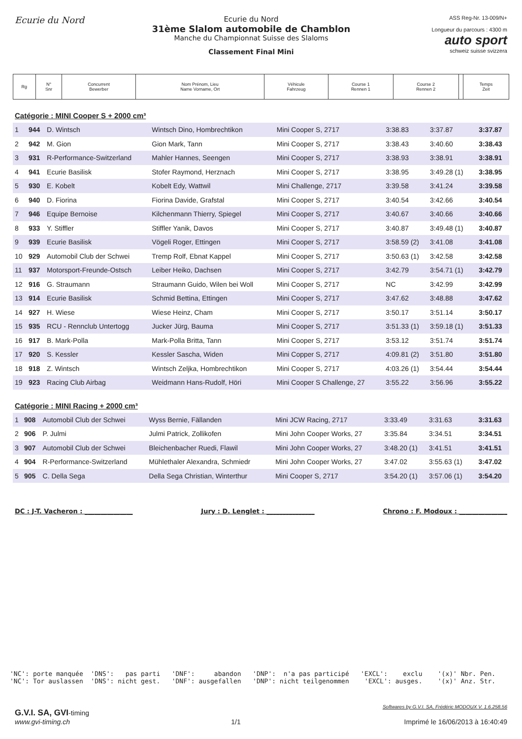Ecurie du Nord
Ecurie du Nord
31ème Slalom automobile de Chamblon
Manche du Championnat Suisse des Slaloms
Classement Final Mini
ASS Reg-Nr. 13-009/N+
Longueur du parcours : 4300 m
auto sport
schweiz suisse svizzera
| Rg | N° Snr | Concurrent Bewerber | Nom Prénom, Lieu Name Vorname, Ort | Véhicule Fahrzeug | Course 1 Rennen 1 | Course 2 Rennen 2 | | Temps Zeit |
Catégorie : MINI Cooper S + 2000 cm³
| 1 | 944 | D. Wintsch | Wintsch Dino, Hombrechtikon | Mini Cooper S, 2717 | 3:38.83 | 3:37.87 | | 3:37.87 |
| 2 | 942 | M. Gion | Gion Mark, Tann | Mini Cooper S, 2717 | 3:38.43 | 3:40.60 | | 3:38.43 |
| 3 | 931 | R-Performance-Switzerland | Mahler Hannes, Seengen | Mini Cooper S, 2717 | 3:38.93 | 3:38.91 | | 3:38.91 |
| 4 | 941 | Ecurie Basilisk | Stofer Raymond, Herznach | Mini Cooper S, 2717 | 3:38.95 | 3:49.28 (1) | | 3:38.95 |
| 5 | 930 | E. Kobelt | Kobelt Edy, Wattwil | Mini Challenge, 2717 | 3:39.58 | 3:41.24 | | 3:39.58 |
| 6 | 940 | D. Fiorina | Fiorina Davide, Grafstal | Mini Cooper S, 2717 | 3:40.54 | 3:42.66 | | 3:40.54 |
| 7 | 946 | Equipe Bernoise | Kilchenmann Thierry, Spiegel | Mini Cooper S, 2717 | 3:40.67 | 3:40.66 | | 3:40.66 |
| 8 | 933 | Y. Stiffler | Stiffler Yanik, Davos | Mini Cooper S, 2717 | 3:40.87 | 3:49.48 (1) | | 3:40.87 |
| 9 | 939 | Ecurie Basilisk | Vögeli Roger, Ettingen | Mini Cooper S, 2717 | 3:58.59 (2) | 3:41.08 | | 3:41.08 |
| 10 | 929 | Automobil Club der Schwei | Tremp Rolf, Ebnat Kappel | Mini Cooper S, 2717 | 3:50.63 (1) | 3:42.58 | | 3:42.58 |
| 11 | 937 | Motorsport-Freunde-Ostsch | Leiber Heiko, Dachsen | Mini Cooper S, 2717 | 3:42.79 | 3:54.71 (1) | | 3:42.79 |
| 12 | 916 | G. Straumann | Straumann Guido, Wilen bei Woll | Mini Cooper S, 2717 | NC | 3:42.99 | | 3:42.99 |
| 13 | 914 | Ecurie Basilisk | Schmid Bettina, Ettingen | Mini Cooper S, 2717 | 3:47.62 | 3:48.88 | | 3:47.62 |
| 14 | 927 | H. Wiese | Wiese Heinz, Cham | Mini Cooper S, 2717 | 3:50.17 | 3:51.14 | | 3:50.17 |
| 15 | 935 | RCU - Rennclub Untertogg | Jucker Jürg, Bauma | Mini Cooper S, 2717 | 3:51.33 (1) | 3:59.18 (1) | | 3:51.33 |
| 16 | 917 | B. Mark-Polla | Mark-Polla Britta, Tann | Mini Cooper S, 2717 | 3:53.12 | 3:51.74 | | 3:51.74 |
| 17 | 920 | S. Kessler | Kessler Sascha, Widen | Mini Copper S, 2717 | 4:09.81 (2) | 3:51.80 | | 3:51.80 |
| 18 | 918 | Z. Wintsch | Wintsch Zeljka, Hombrechtikon | Mini Cooper S, 2717 | 4:03.26 (1) | 3:54.44 | | 3:54.44 |
| 19 | 923 | Racing Club Airbag | Weidmann Hans-Rudolf, Höri | Mini Cooper S Challenge, 27 | 3:55.22 | 3:56.96 | | 3:55.22 |
Catégorie : MINI Racing + 2000 cm³
| 1 | 908 | Automobil Club der Schwei | Wyss Bernie, Fällanden | Mini JCW Racing, 2717 | 3:33.49 | 3:31.63 | | 3:31.63 |
| 2 | 906 | P. Julmi | Julmi Patrick, Zollikofen | Mini John Cooper Works, 27 | 3:35.84 | 3:34.51 | | 3:34.51 |
| 3 | 907 | Automobil Club der Schwei | Bleichenbacher Ruedi, Flawil | Mini John Cooper Works, 27 | 3:48.20 (1) | 3:41.51 | | 3:41.51 |
| 4 | 904 | R-Performance-Switzerland | Mühlethaler Alexandra, Schmiedr | Mini John Cooper Works, 27 | 3:47.02 | 3:55.63 (1) | | 3:47.02 |
| 5 | 905 | C. Della Sega | Della Sega Christian, Winterthur | Mini Cooper S, 2717 | 3:54.20 (1) | 3:57.06 (1) | | 3:54.20 |
DC : J-T. Vacheron : _______________ Jury : D. Lenglet : _______________ Chrono : F. Modoux : _______________
'NC': porte manquée 'DNS': pas parti 'DNF': abandon 'DNP': n'a pas participé 'EXCL': exclu '(x)' Nbr. Pen. 'NC': Tor auslassen 'DNS': nicht gest. 'DNF': ausgefallen 'DNP': nicht teilgenommen 'EXCL': ausges. '(x)' Anz. Str.
G.V.I. SA, GVI-timing
www.gvi-timing.ch
1/1
Softwares by G.V.I. SA, Frédéric MODOUX V. 1.6.258.56
Imprimé le 16/06/2013 à 16:40:49